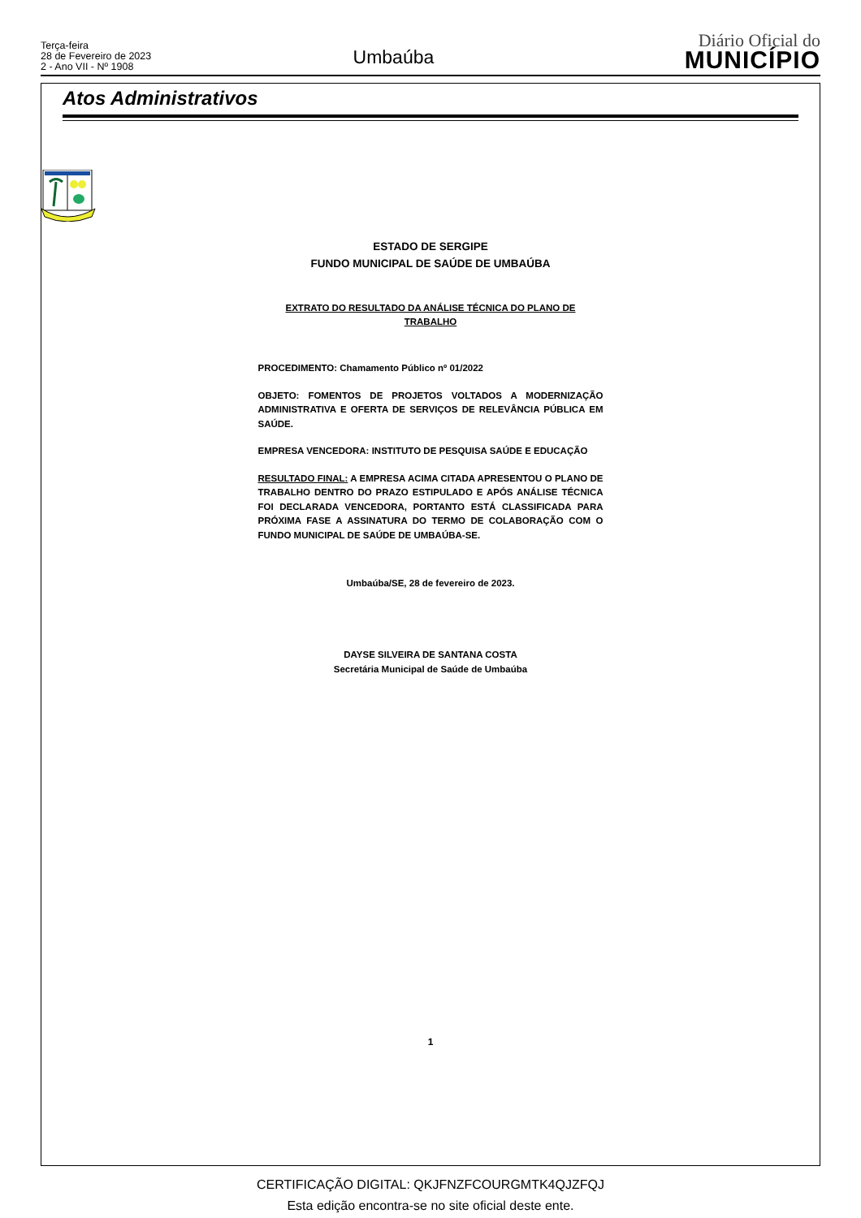Terça-feira
28 de Fevereiro de 2023
2 - Ano VII - Nº 1908
Umbaúba
Diário Oficial do
MUNICÍPIO
Atos Administrativos
ESTADO DE SERGIPE
FUNDO MUNICIPAL DE SAÚDE DE UMBAÚBA
EXTRATO DO RESULTADO DA ANÁLISE TÉCNICA DO PLANO DE
TRABALHO
PROCEDIMENTO: Chamamento Público nº 01/2022
OBJETO: FOMENTOS DE PROJETOS VOLTADOS A MODERNIZAÇÃO ADMINISTRATIVA E OFERTA DE SERVIÇOS DE RELEVÂNCIA PÚBLICA EM SAÚDE.
EMPRESA VENCEDORA: INSTITUTO DE PESQUISA SAÚDE E EDUCAÇÃO
RESULTADO FINAL: A EMPRESA ACIMA CITADA APRESENTOU O PLANO DE TRABALHO DENTRO DO PRAZO ESTIPULADO E APÓS ANÁLISE TÉCNICA FOI DECLARADA VENCEDORA, PORTANTO ESTÁ CLASSIFICADA PARA PRÓXIMA FASE A ASSINATURA DO TERMO DE COLABORAÇÃO COM O FUNDO MUNICIPAL DE SAÚDE DE UMBAÚBA-SE.
Umbaúba/SE, 28 de fevereiro de 2023.
DAYSE SILVEIRA DE SANTANA COSTA
Secretária Municipal de Saúde de Umbaúba
1
CERTIFICAÇÃO DIGITAL: QKJFNZFCOURGMTK4QJZFQJ
Esta edição encontra-se no site oficial deste ente.